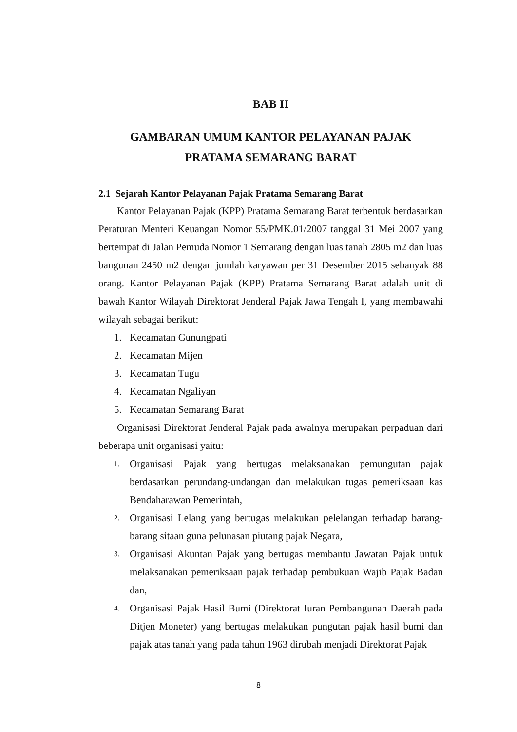BAB II
GAMBARAN UMUM KANTOR PELAYANAN PAJAK
PRATAMA SEMARANG BARAT
2.1 Sejarah Kantor Pelayanan Pajak Pratama Semarang Barat
Kantor Pelayanan Pajak (KPP) Pratama Semarang Barat terbentuk berdasarkan Peraturan Menteri Keuangan Nomor 55/PMK.01/2007 tanggal 31 Mei 2007 yang bertempat di Jalan Pemuda Nomor 1 Semarang dengan luas tanah 2805 m2 dan luas bangunan 2450 m2 dengan jumlah karyawan per 31 Desember 2015 sebanyak 88 orang. Kantor Pelayanan Pajak (KPP) Pratama Semarang Barat adalah unit di bawah Kantor Wilayah Direktorat Jenderal Pajak Jawa Tengah I, yang membawahi wilayah sebagai berikut:
1. Kecamatan Gunungpati
2. Kecamatan Mijen
3. Kecamatan Tugu
4. Kecamatan Ngaliyan
5. Kecamatan Semarang Barat
Organisasi Direktorat Jenderal Pajak pada awalnya merupakan perpaduan dari beberapa unit organisasi yaitu:
1. Organisasi Pajak yang bertugas melaksanakan pemungutan pajak berdasarkan perundang-undangan dan melakukan tugas pemeriksaan kas Bendaharawan Pemerintah,
2. Organisasi Lelang yang bertugas melakukan pelelangan terhadap barang-barang sitaan guna pelunasan piutang pajak Negara,
3. Organisasi Akuntan Pajak yang bertugas membantu Jawatan Pajak untuk melaksanakan pemeriksaan pajak terhadap pembukuan Wajib Pajak Badan dan,
4. Organisasi Pajak Hasil Bumi (Direktorat Iuran Pembangunan Daerah pada Ditjen Moneter) yang bertugas melakukan pungutan pajak hasil bumi dan pajak atas tanah yang pada tahun 1963 dirubah menjadi Direktorat Pajak
8